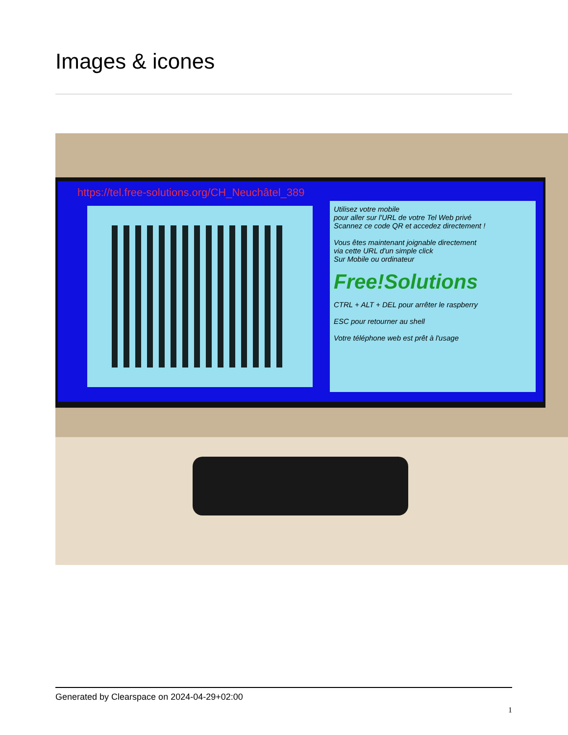Images & icones
https://tel.free-solutions.org/CH_Neuchâtel_389
Utilisez votre mobile
pour aller sur l'URL de votre Tel Web privé
Scannez ce code QR et accedez directement !
Vous êtes maintenant joignable directement
via cette URL d'un simple click
Sur Mobile ou ordinateur
Free!Solutions
CTRL + ALT + DEL pour arrêter le raspberry
ESC pour retourner au shell
Votre téléphone web est prêt à l'usage
Generated by Clearspace on 2024-04-29+02:00
1